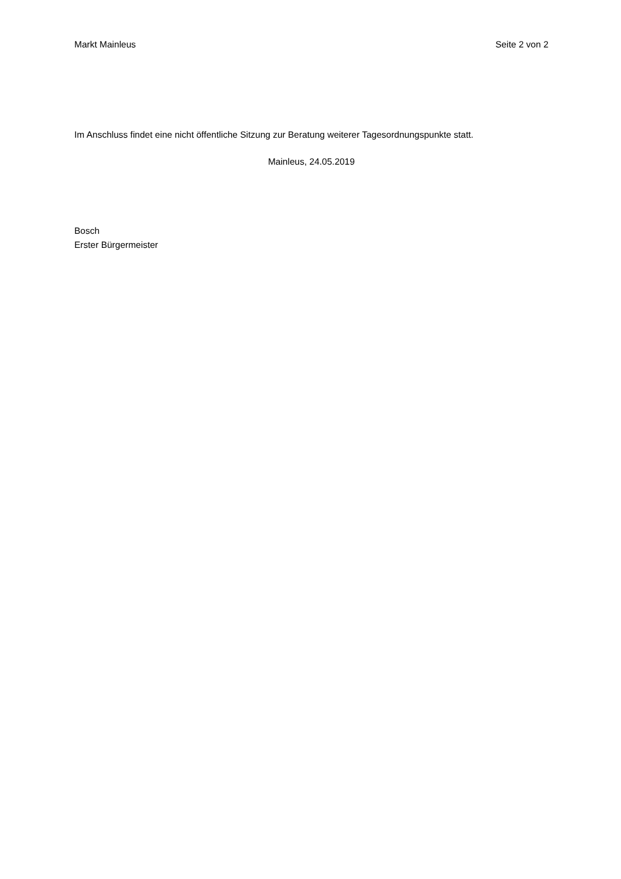Markt Mainleus Seite 2 von 2
Im Anschluss findet eine nicht öffentliche Sitzung zur Beratung weiterer Tagesordnungspunkte statt.
Mainleus, 24.05.2019
Bosch
Erster Bürgermeister